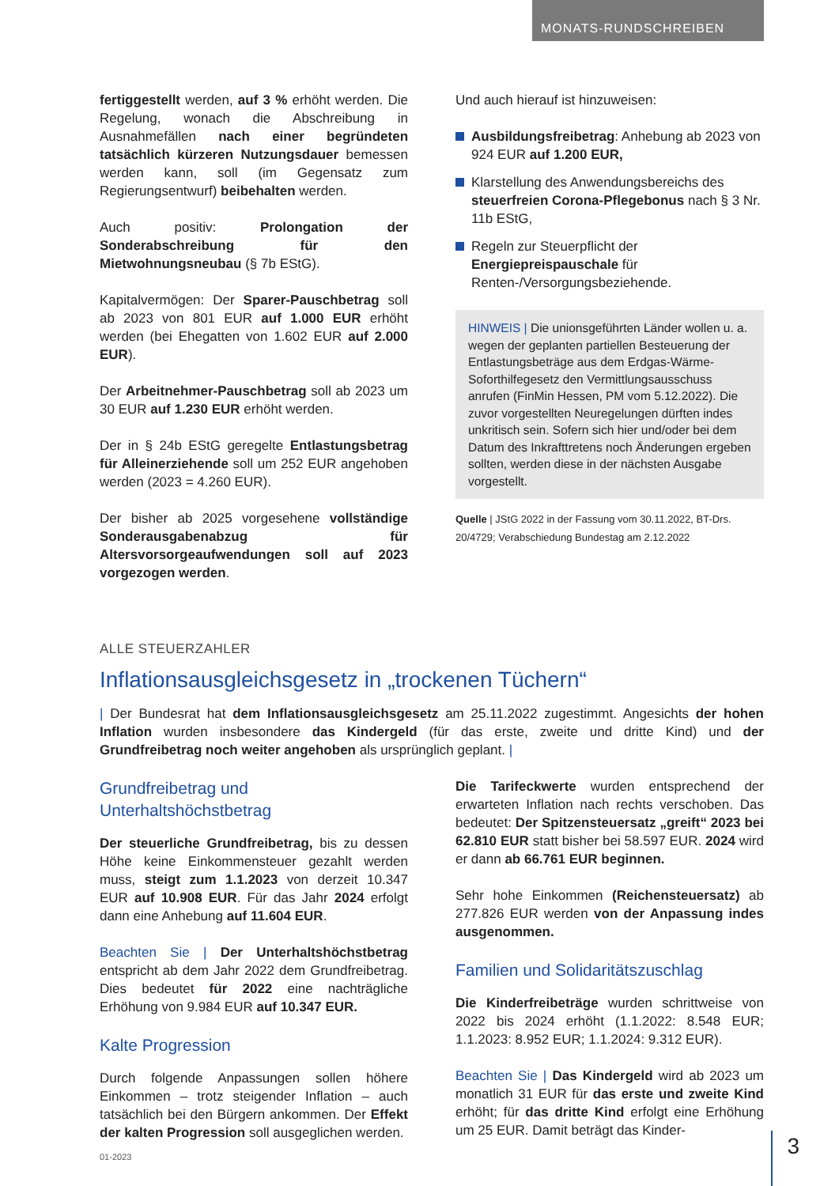MONATS-RUNDSCHREIBEN
fertiggestellt werden, auf 3 % erhöht werden. Die Regelung, wonach die Abschreibung in Ausnahmefällen nach einer begründeten tatsächlich kürzeren Nutzungsdauer bemessen werden kann, soll (im Gegensatz zum Regierungsentwurf) beibehalten werden.
Auch positiv: Prolongation der Sonderabschreibung für den Mietwohnungsneubau (§ 7b EStG).
Kapitalvermögen: Der Sparer-Pauschbetrag soll ab 2023 von 801 EUR auf 1.000 EUR erhöht werden (bei Ehegatten von 1.602 EUR auf 2.000 EUR).
Der Arbeitnehmer-Pauschbetrag soll ab 2023 um 30 EUR auf 1.230 EUR erhöht werden.
Der in § 24b EStG geregelte Entlastungsbetrag für Alleinerziehende soll um 252 EUR angehoben werden (2023 = 4.260 EUR).
Der bisher ab 2025 vorgesehene vollständige Sonderausgabenabzug für Altersvorsorgeaufwendungen soll auf 2023 vorgezogen werden.
Und auch hierauf ist hinzuweisen:
Ausbildungsfreibetrag: Anhebung ab 2023 von 924 EUR auf 1.200 EUR,
Klarstellung des Anwendungsbereichs des steuerfreien Corona-Pflegebonus nach § 3 Nr. 11b EStG,
Regeln zur Steuerpflicht der Energiepreispauschale für Renten-/Versorgungsbeziehende.
HINWEIS | Die unionsgeführten Länder wollen u. a. wegen der geplanten partiellen Besteuerung der Entlastungsbeträge aus dem Erdgas-Wärme-Soforthilfegesetz den Vermittlungsausschuss anrufen (FinMin Hessen, PM vom 5.12.2022). Die zuvor vorgestellten Neuregelungen dürften indes unkritisch sein. Sofern sich hier und/oder bei dem Datum des Inkrafttretens noch Änderungen ergeben sollten, werden diese in der nächsten Ausgabe vorgestellt.
Quelle | JStG 2022 in der Fassung vom 30.11.2022, BT-Drs. 20/4729; Verabschiedung Bundestag am 2.12.2022
ALLE STEUERZAHLER
Inflationsausgleichsgesetz in „trockenen Tüchern“
| Der Bundesrat hat dem Inflationsausgleichsgesetz am 25.11.2022 zugestimmt. Angesichts der hohen Inflation wurden insbesondere das Kindergeld (für das erste, zweite und dritte Kind) und der Grundfreibetrag noch weiter angehoben als ursprünglich geplant. |
Grundfreibetrag und Unterhaltshöchstbetrag
Der steuerliche Grundfreibetrag, bis zu dessen Höhe keine Einkommensteuer gezahlt werden muss, steigt zum 1.1.2023 von derzeit 10.347 EUR auf 10.908 EUR. Für das Jahr 2024 erfolgt dann eine Anhebung auf 11.604 EUR.
Beachten Sie | Der Unterhaltshöchstbetrag entspricht ab dem Jahr 2022 dem Grundfreibetrag. Dies bedeutet für 2022 eine nachträgliche Erhöhung von 9.984 EUR auf 10.347 EUR.
Kalte Progression
Durch folgende Anpassungen sollen höhere Einkommen – trotz steigender Inflation – auch tatsächlich bei den Bürgern ankommen. Der Effekt der kalten Progression soll ausgeglichen werden.
Die Tarifeckwerte wurden entsprechend der erwarteten Inflation nach rechts verschoben. Das bedeutet: Der Spitzensteuersatz „greift“ 2023 bei 62.810 EUR statt bisher bei 58.597 EUR. 2024 wird er dann ab 66.761 EUR beginnen.
Sehr hohe Einkommen (Reichensteuersatz) ab 277.826 EUR werden von der Anpassung indes ausgenommen.
Familien und Solidaritätszuschlag
Die Kinderfreibeträge wurden schrittweise von 2022 bis 2024 erhöht (1.1.2022: 8.548 EUR; 1.1.2023: 8.952 EUR; 1.1.2024: 9.312 EUR).
Beachten Sie | Das Kindergeld wird ab 2023 um monatlich 31 EUR für das erste und zweite Kind erhöht; für das dritte Kind erfolgt eine Erhöhung um 25 EUR. Damit beträgt das Kinder-
01-2023 3